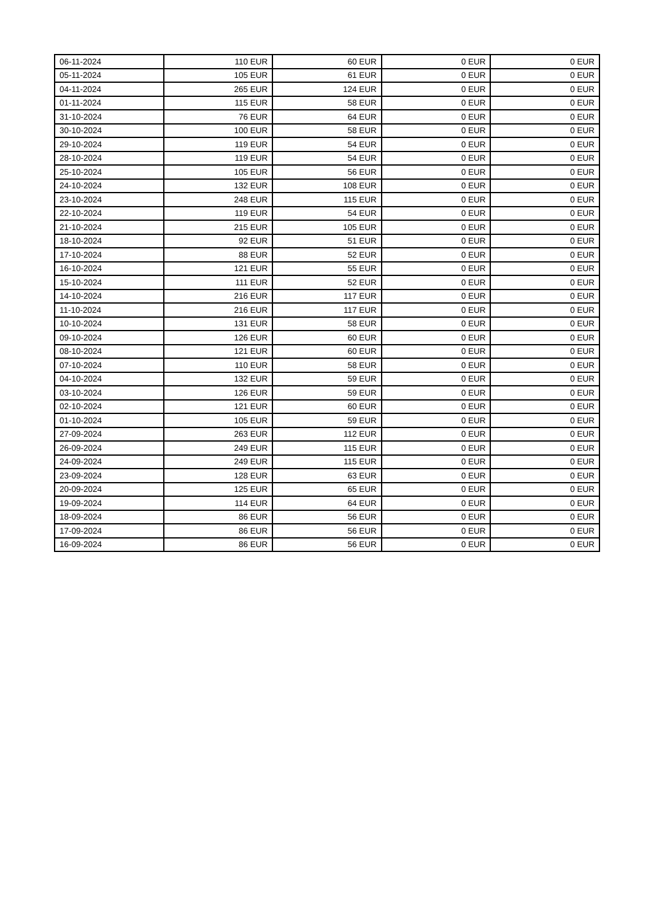| 06-11-2024 | 110 EUR | 60 EUR | 0 EUR | 0 EUR |
| 05-11-2024 | 105 EUR | 61 EUR | 0 EUR | 0 EUR |
| 04-11-2024 | 265 EUR | 124 EUR | 0 EUR | 0 EUR |
| 01-11-2024 | 115 EUR | 58 EUR | 0 EUR | 0 EUR |
| 31-10-2024 | 76 EUR | 64 EUR | 0 EUR | 0 EUR |
| 30-10-2024 | 100 EUR | 58 EUR | 0 EUR | 0 EUR |
| 29-10-2024 | 119 EUR | 54 EUR | 0 EUR | 0 EUR |
| 28-10-2024 | 119 EUR | 54 EUR | 0 EUR | 0 EUR |
| 25-10-2024 | 105 EUR | 56 EUR | 0 EUR | 0 EUR |
| 24-10-2024 | 132 EUR | 108 EUR | 0 EUR | 0 EUR |
| 23-10-2024 | 248 EUR | 115 EUR | 0 EUR | 0 EUR |
| 22-10-2024 | 119 EUR | 54 EUR | 0 EUR | 0 EUR |
| 21-10-2024 | 215 EUR | 105 EUR | 0 EUR | 0 EUR |
| 18-10-2024 | 92 EUR | 51 EUR | 0 EUR | 0 EUR |
| 17-10-2024 | 88 EUR | 52 EUR | 0 EUR | 0 EUR |
| 16-10-2024 | 121 EUR | 55 EUR | 0 EUR | 0 EUR |
| 15-10-2024 | 111 EUR | 52 EUR | 0 EUR | 0 EUR |
| 14-10-2024 | 216 EUR | 117 EUR | 0 EUR | 0 EUR |
| 11-10-2024 | 216 EUR | 117 EUR | 0 EUR | 0 EUR |
| 10-10-2024 | 131 EUR | 58 EUR | 0 EUR | 0 EUR |
| 09-10-2024 | 126 EUR | 60 EUR | 0 EUR | 0 EUR |
| 08-10-2024 | 121 EUR | 60 EUR | 0 EUR | 0 EUR |
| 07-10-2024 | 110 EUR | 58 EUR | 0 EUR | 0 EUR |
| 04-10-2024 | 132 EUR | 59 EUR | 0 EUR | 0 EUR |
| 03-10-2024 | 126 EUR | 59 EUR | 0 EUR | 0 EUR |
| 02-10-2024 | 121 EUR | 60 EUR | 0 EUR | 0 EUR |
| 01-10-2024 | 105 EUR | 59 EUR | 0 EUR | 0 EUR |
| 27-09-2024 | 263 EUR | 112 EUR | 0 EUR | 0 EUR |
| 26-09-2024 | 249 EUR | 115 EUR | 0 EUR | 0 EUR |
| 24-09-2024 | 249 EUR | 115 EUR | 0 EUR | 0 EUR |
| 23-09-2024 | 128 EUR | 63 EUR | 0 EUR | 0 EUR |
| 20-09-2024 | 125 EUR | 65 EUR | 0 EUR | 0 EUR |
| 19-09-2024 | 114 EUR | 64 EUR | 0 EUR | 0 EUR |
| 18-09-2024 | 86 EUR | 56 EUR | 0 EUR | 0 EUR |
| 17-09-2024 | 86 EUR | 56 EUR | 0 EUR | 0 EUR |
| 16-09-2024 | 86 EUR | 56 EUR | 0 EUR | 0 EUR |